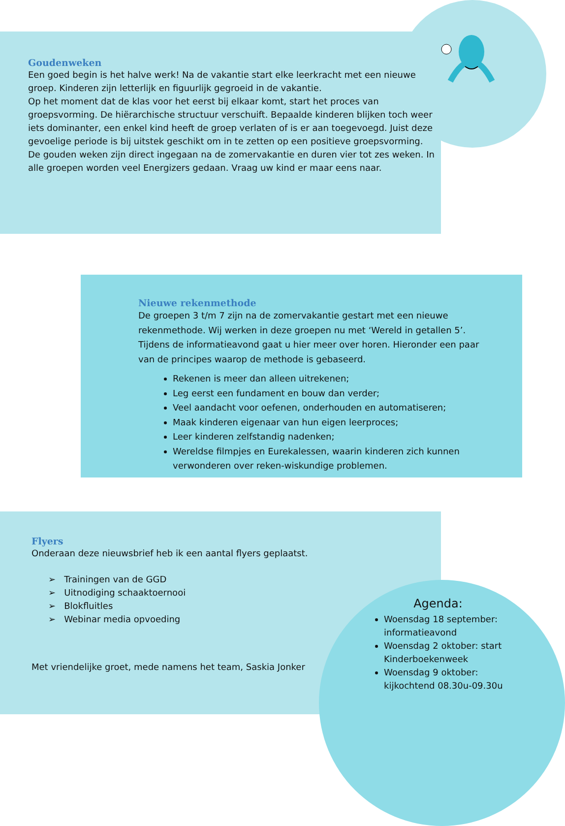Goudenweken
Een goed begin is het halve werk! Na de vakantie start elke leerkracht met een nieuwe groep. Kinderen zijn letterlijk en figuurlijk gegroeid in de vakantie.
Op het moment dat de klas voor het eerst bij elkaar komt, start het proces van groepsvorming. De hiërarchische structuur verschuift. Bepaalde kinderen blijken toch weer iets dominanter, een enkel kind heeft de groep verlaten of is er aan toegevoegd. Juist deze gevoelige periode is bij uitstek geschikt om in te zetten op een positieve groepsvorming. De gouden weken zijn direct ingegaan na de zomervakantie en duren vier tot zes weken. In alle groepen worden veel Energizers gedaan. Vraag uw kind er maar eens naar.
Nieuwe rekenmethode
De groepen 3 t/m 7 zijn na de zomervakantie gestart met een nieuwe rekenmethode. Wij werken in deze groepen nu met ‘Wereld in getallen 5’. Tijdens de informatieavond gaat u hier meer over horen. Hieronder een paar van de principes waarop de methode is gebaseerd.
Rekenen is meer dan alleen uitrekenen;
Leg eerst een fundament en bouw dan verder;
Veel aandacht voor oefenen, onderhouden en automatiseren;
Maak kinderen eigenaar van hun eigen leerproces;
Leer kinderen zelfstandig nadenken;
Wereldse filmpjes en Eurekalessen, waarin kinderen zich kunnen verwonderen over reken-wiskundige problemen.
Flyers
Onderaan deze nieuwsbrief heb ik een aantal flyers geplaatst.
➢ Trainingen van de GGD
➢ Uitnodiging schaaktoernooi
➢ Blokfluitles
➢ Webinar media opvoeding
Met vriendelijke groet, mede namens het team, Saskia Jonker
Agenda:
Woensdag 18 september: informatieavond
Woensdag 2 oktober: start Kinderboekenweek
Woensdag 9 oktober: kijkochtend 08.30u-09.30u